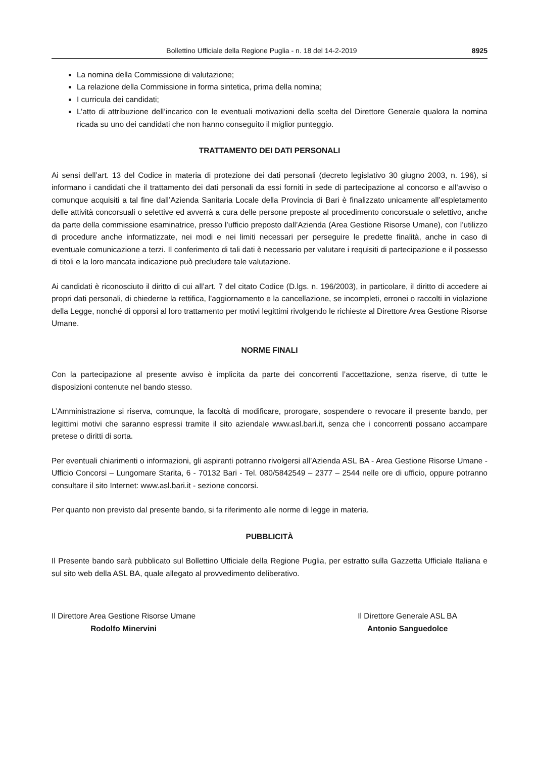Bollettino Ufficiale della Regione Puglia - n. 18 del 14-2-2019 8925
La nomina della Commissione di valutazione;
La relazione della Commissione in forma sintetica, prima della nomina;
I curricula dei candidati;
L’atto di attribuzione dell’incarico con le eventuali motivazioni della scelta del Direttore Generale qualora la nomina ricada su uno dei candidati che non hanno conseguito il miglior punteggio.
TRATTAMENTO DEI DATI PERSONALI
Ai sensi dell’art. 13 del Codice in materia di protezione dei dati personali (decreto legislativo 30 giugno 2003, n. 196), si informano i candidati che il trattamento dei dati personali da essi forniti in sede di partecipazione al concorso e all’avviso o comunque acquisiti a tal fine dall’Azienda Sanitaria Locale della Provincia di Bari è finalizzato unicamente all’espletamento delle attività concorsuali o selettive ed avverrà a cura delle persone preposte al procedimento concorsuale o selettivo, anche da parte della commissione esaminatrice, presso l’ufficio preposto dall’Azienda (Area Gestione Risorse Umane), con l’utilizzo di procedure anche informatizzate, nei modi e nei limiti necessari per perseguire le predette finalità, anche in caso di eventuale comunicazione a terzi. Il conferimento di tali dati è necessario per valutare i requisiti di partecipazione e il possesso di titoli e la loro mancata indicazione può precludere tale valutazione.
Ai candidati è riconosciuto il diritto di cui all’art. 7 del citato Codice (D.lgs. n. 196/2003), in particolare, il diritto di accedere ai propri dati personali, di chiederne la rettifica, l’aggiornamento e la cancellazione, se incompleti, erronei o raccolti in violazione della Legge, nonché di opporsi al loro trattamento per motivi legittimi rivolgendo le richieste al Direttore Area Gestione Risorse Umane.
NORME FINALI
Con la partecipazione al presente avviso è implicita da parte dei concorrenti l’accettazione, senza riserve, di tutte le disposizioni contenute nel bando stesso.
L’Amministrazione si riserva, comunque, la facoltà di modificare, prorogare, sospendere o revocare il presente bando, per legittimi motivi che saranno espressi tramite il sito aziendale www.asl.bari.it, senza che i concorrenti possano accampare pretese o diritti di sorta.
Per eventuali chiarimenti o informazioni, gli aspiranti potranno rivolgersi all’Azienda ASL BA - Area Gestione Risorse Umane - Ufficio Concorsi – Lungomare Starita, 6 - 70132 Bari - Tel. 080/5842549 – 2377 – 2544 nelle ore di ufficio, oppure potranno consultare il sito Internet: www.asl.bari.it - sezione concorsi.
Per quanto non previsto dal presente bando, si fa riferimento alle norme di legge in materia.
PUBBLICITÀ
Il Presente bando sarà pubblicato sul Bollettino Ufficiale della Regione Puglia, per estratto sulla Gazzetta Ufficiale Italiana e sul sito web della ASL BA, quale allegato al provvedimento deliberativo.
Il Direttore Area Gestione Risorse Umane
Rodolfo Minervini
Il Direttore Generale ASL BA
Antonio Sanguedolce